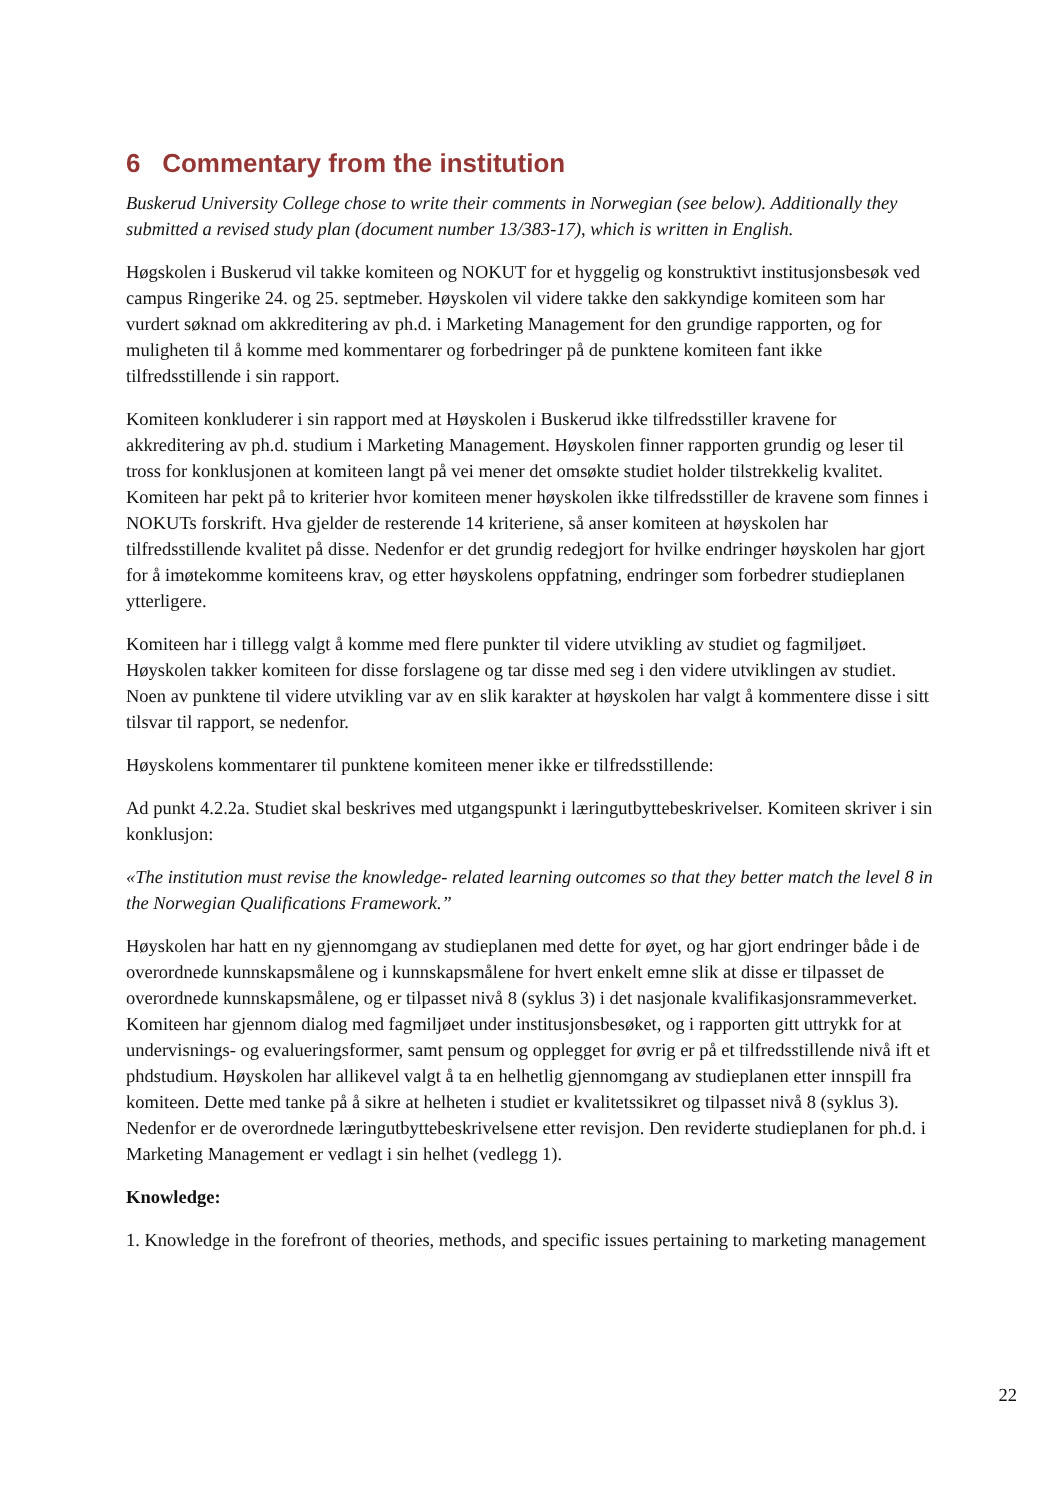6 Commentary from the institution
Buskerud University College chose to write their comments in Norwegian (see below). Additionally they submitted a revised study plan (document number 13/383-17), which is written in English.
Høgskolen i Buskerud vil takke komiteen og NOKUT for et hyggelig og konstruktivt institusjonsbesøk ved campus Ringerike 24. og 25. septmeber. Høyskolen vil videre takke den sakkyndige komiteen som har vurdert søknad om akkreditering av ph.d. i Marketing Management for den grundige rapporten, og for muligheten til å komme med kommentarer og forbedringer på de punktene komiteen fant ikke tilfredsstillende i sin rapport.
Komiteen konkluderer i sin rapport med at Høyskolen i Buskerud ikke tilfredsstiller kravene for akkreditering av ph.d. studium i Marketing Management. Høyskolen finner rapporten grundig og leser til tross for konklusjonen at komiteen langt på vei mener det omsøkte studiet holder tilstrekkelig kvalitet. Komiteen har pekt på to kriterier hvor komiteen mener høyskolen ikke tilfredsstiller de kravene som finnes i NOKUTs forskrift. Hva gjelder de resterende 14 kriteriene, så anser komiteen at høyskolen har tilfredsstillende kvalitet på disse. Nedenfor er det grundig redegjort for hvilke endringer høyskolen har gjort for å imøtekomme komiteens krav, og etter høyskolens oppfatning, endringer som forbedrer studieplanen ytterligere.
Komiteen har i tillegg valgt å komme med flere punkter til videre utvikling av studiet og fagmiljøet. Høyskolen takker komiteen for disse forslagene og tar disse med seg i den videre utviklingen av studiet. Noen av punktene til videre utvikling var av en slik karakter at høyskolen har valgt å kommentere disse i sitt tilsvar til rapport, se nedenfor.
Høyskolens kommentarer til punktene komiteen mener ikke er tilfredsstillende:
Ad punkt 4.2.2a. Studiet skal beskrives med utgangspunkt i læringutbyttebeskrivelser. Komiteen skriver i sin konklusjon:
«The institution must revise the knowledge- related learning outcomes so that they better match the level 8 in the Norwegian Qualifications Framework.”
Høyskolen har hatt en ny gjennomgang av studieplanen med dette for øyet, og har gjort endringer både i de overordnede kunnskapsmålene og i kunnskapsmålene for hvert enkelt emne slik at disse er tilpasset de overordnede kunnskapsmålene, og er tilpasset nivå 8 (syklus 3) i det nasjonale kvalifikasjonsrammeverket. Komiteen har gjennom dialog med fagmiljøet under institusjonsbesøket, og i rapporten gitt uttrykk for at undervisnings- og evalueringsformer, samt pensum og opplegget for øvrig er på et tilfredsstillende nivå ift et phdstudium. Høyskolen har allikevel valgt å ta en helhetlig gjennomgang av studieplanen etter innspill fra komiteen. Dette med tanke på å sikre at helheten i studiet er kvalitetssikret og tilpasset nivå 8 (syklus 3). Nedenfor er de overordnede læringutbyttebeskrivelsene etter revisjon. Den reviderte studieplanen for ph.d. i Marketing Management er vedlagt i sin helhet (vedlegg 1).
Knowledge:
1. Knowledge in the forefront of theories, methods, and specific issues pertaining to marketing management
22